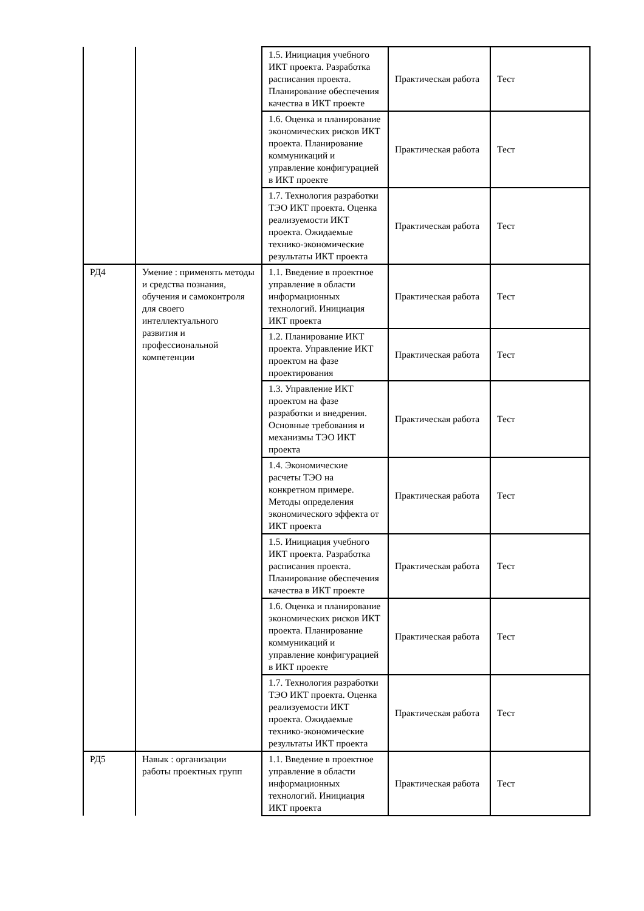| | | 1.5. Инициация учебного ИКТ проекта. Разработка расписания проекта. Планирование обеспечения качества в ИКТ проекте | Практическая работа | Тест |
| | | 1.6. Оценка и планирование экономических рисков ИКТ проекта. Планирование коммуникаций и управление конфигурацией в ИКТ проекте | Практическая работа | Тест |
| | | 1.7. Технология разработки ТЭО ИКТ проекта. Оценка реализуемости ИКТ проекта. Ожидаемые технико-экономические результаты ИКТ проекта | Практическая работа | Тест |
| РД4 | Умение : применять методы и средства познания, обучения и самоконтроля для своего интеллектуального развития и профессиональной компетенции | 1.1. Введение в проектное управление в области информационных технологий. Инициация ИКТ проекта | Практическая работа | Тест |
| | | 1.2. Планирование ИКТ проекта. Управление ИКТ проектом на фазе проектирования | Практическая работа | Тест |
| | | 1.3. Управление ИКТ проектом на фазе разработки и внедрения. Основные требования и механизмы ТЭО ИКТ проекта | Практическая работа | Тест |
| | | 1.4. Экономические расчеты ТЭО на конкретном примере. Методы определения экономического эффекта от ИКТ проекта | Практическая работа | Тест |
| | | 1.5. Инициация учебного ИКТ проекта. Разработка расписания проекта. Планирование обеспечения качества в ИКТ проекте | Практическая работа | Тест |
| | | 1.6. Оценка и планирование экономических рисков ИКТ проекта. Планирование коммуникаций и управление конфигурацией в ИКТ проекте | Практическая работа | Тест |
| | | 1.7. Технология разработки ТЭО ИКТ проекта. Оценка реализуемости ИКТ проекта. Ожидаемые технико-экономические результаты ИКТ проекта | Практическая работа | Тест |
| РД5 | Навык : организации работы проектных групп | 1.1. Введение в проектное управление в области информационных технологий. Инициация ИКТ проекта | Практическая работа | Тест |